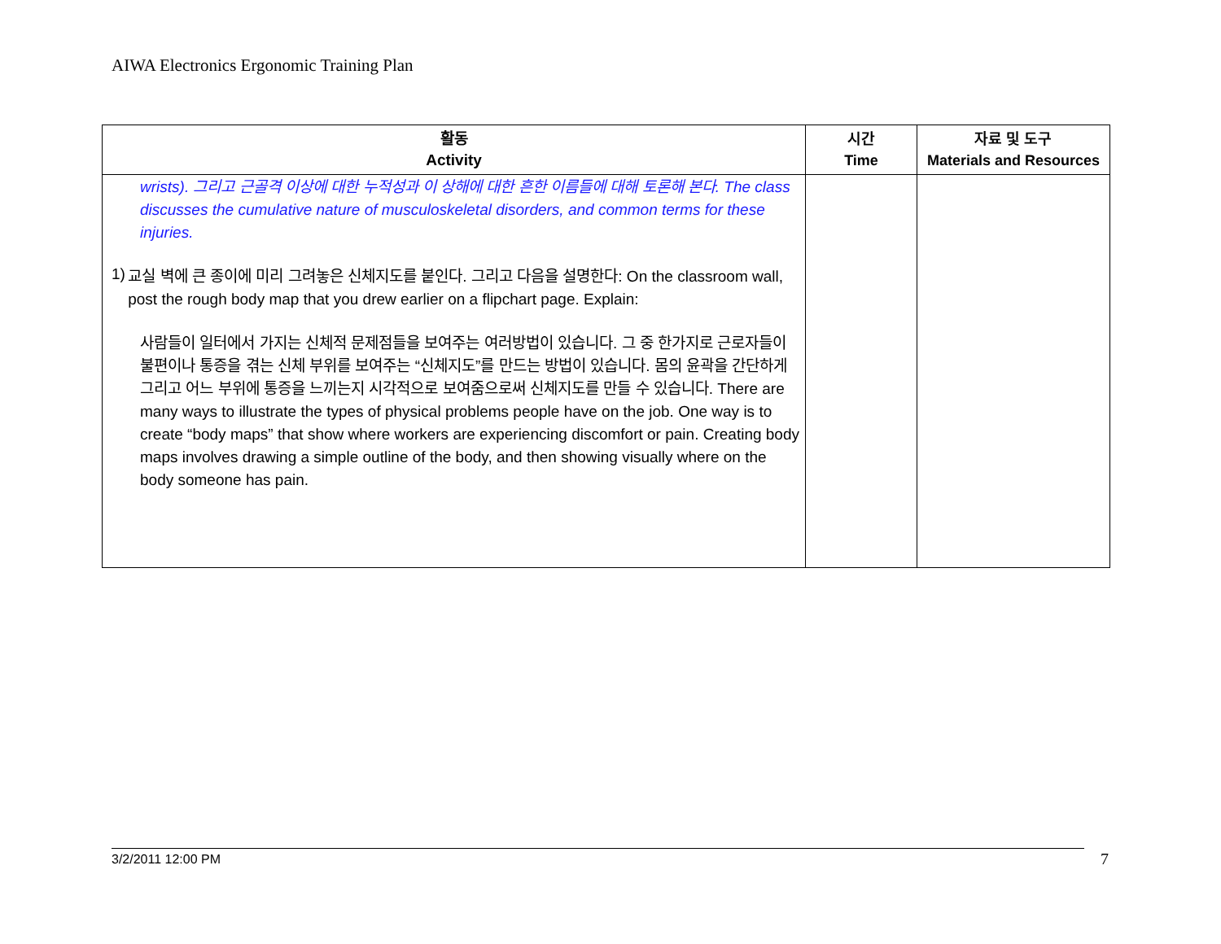AIWA Electronics Ergonomic Training Plan
| 활동 Activity | 시간 Time | 자료 및 도구 Materials and Resources |
| --- | --- | --- |
| wrists). 그리고 근골격 이상에 대한 누적성과 이 상해에 대한 흔한 이름들에 대해 토론해 본다. The class discusses the cumulative nature of musculoskeletal disorders, and common terms for these injuries. 1) 교실 벽에 큰 종이에 미리 그려놓은 신체지도를 붙인다. 그리고 다음을 설명한다: On the classroom wall, post the rough body map that you drew earlier on a flipchart page. Explain: 사람들이 일터에서 가지는 신체적 문제점들을 보여주는 여러방법이 있습니다. 그 중 한가지로 근로자들이 불편이나 통증을 겪는 신체 부위를 보여주는 “신체지도”를 만드는 방법이 있습니다. 몸의 윤곽을 간단하게 그리고 어느 부위에 통증을 느끼는지 시각적으로 보여줌으로써 신체지도를 만들 수 있습니다. There are many ways to illustrate the types of physical problems people have on the job. One way is to create “body maps” that show where workers are experiencing discomfort or pain. Creating body maps involves drawing a simple outline of the body, and then showing visually where on the body someone has pain. | | |
3/2/2011 12:00 PM 7